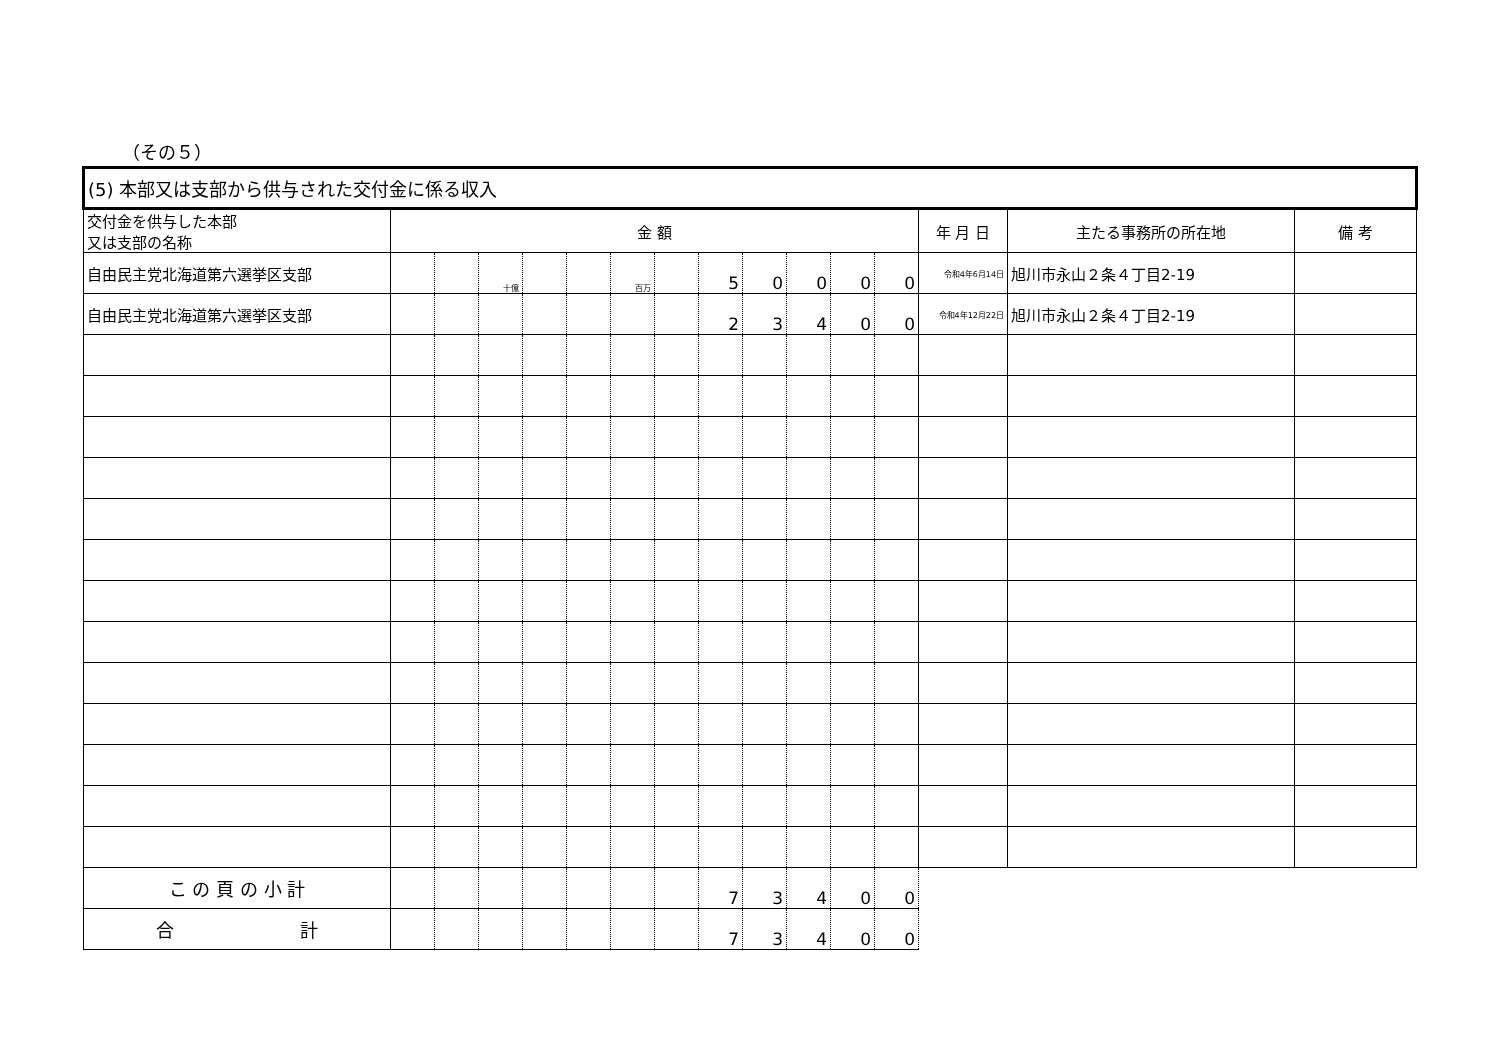（その５）
| (5) 本部又は支部から供与された交付金に係る収入 | | | | | | | | | | | | | | | |
| 交付金を供与した本部 又は支部の名称 | 金 額 | | | | | | | | | | | | 年 月 日 | 主たる事務所の所在地 | 備 考 |
| 自由民主党北海道第六選挙区支部 | | | 十億 | | | 百万 | | 5 | 0 | 0 | 0 | 0 | 令和4年6月14日 | 旭川市永山２条４丁目2-19 | |
| 自由民主党北海道第六選挙区支部 | | | | | | | | 2 | 3 | 4 | 0 | 0 | 令和4年12月22日 | 旭川市永山２条４丁目2-19 | |
| こ の 頁 の 小 計 | | | | | | | | 7 | 3 | 4 | 0 | 0 | | | |
| 合 計 | | | | | | | | 7 | 3 | 4 | 0 | 0 | | | |